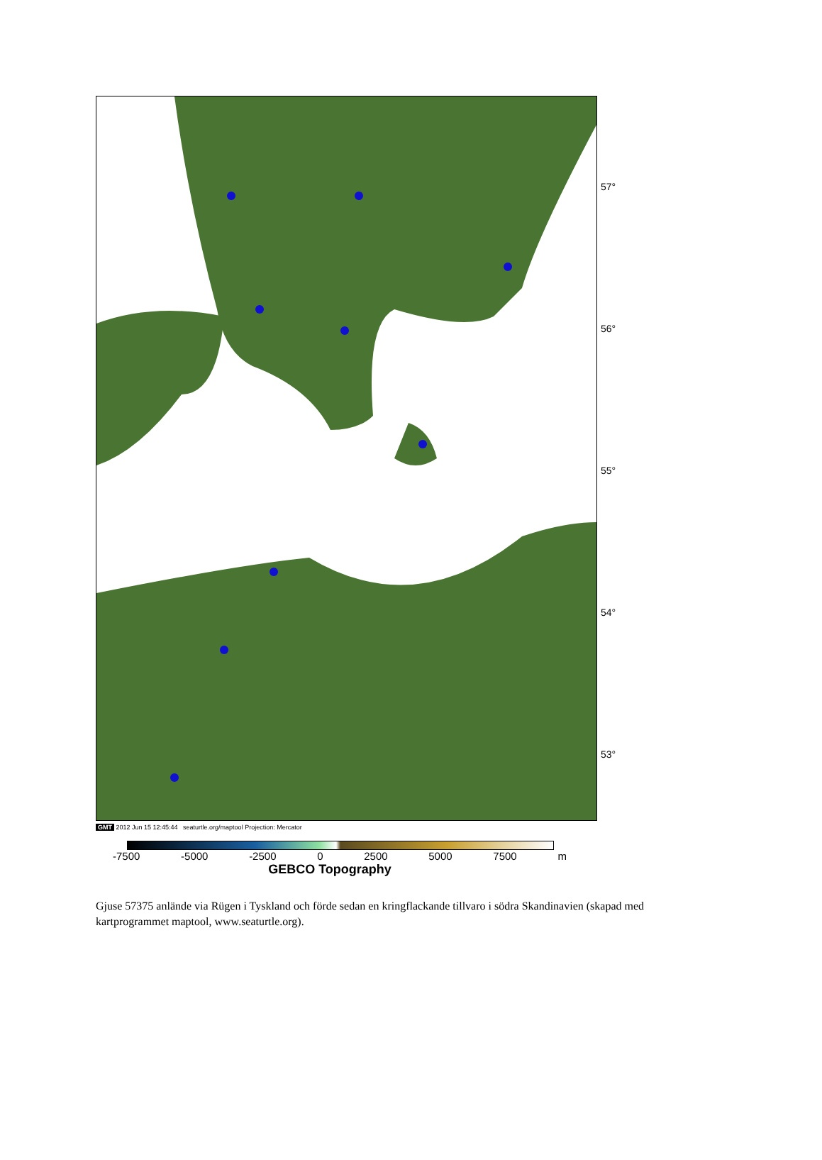57°
56°
55°
54°
53°
GMT 2012 Jun 15 12:45:44 seaturtle.org/maptool Projection: Mercator
-7500 -5000 -2500 0 2500 5000 7500 m
GEBCO Topography
Gjuse 57375 anlände via Rügen i Tyskland och förde sedan en kringflackande tillvaro i södra Skandinavien (skapad med kartprogrammet maptool, www.seaturtle.org).